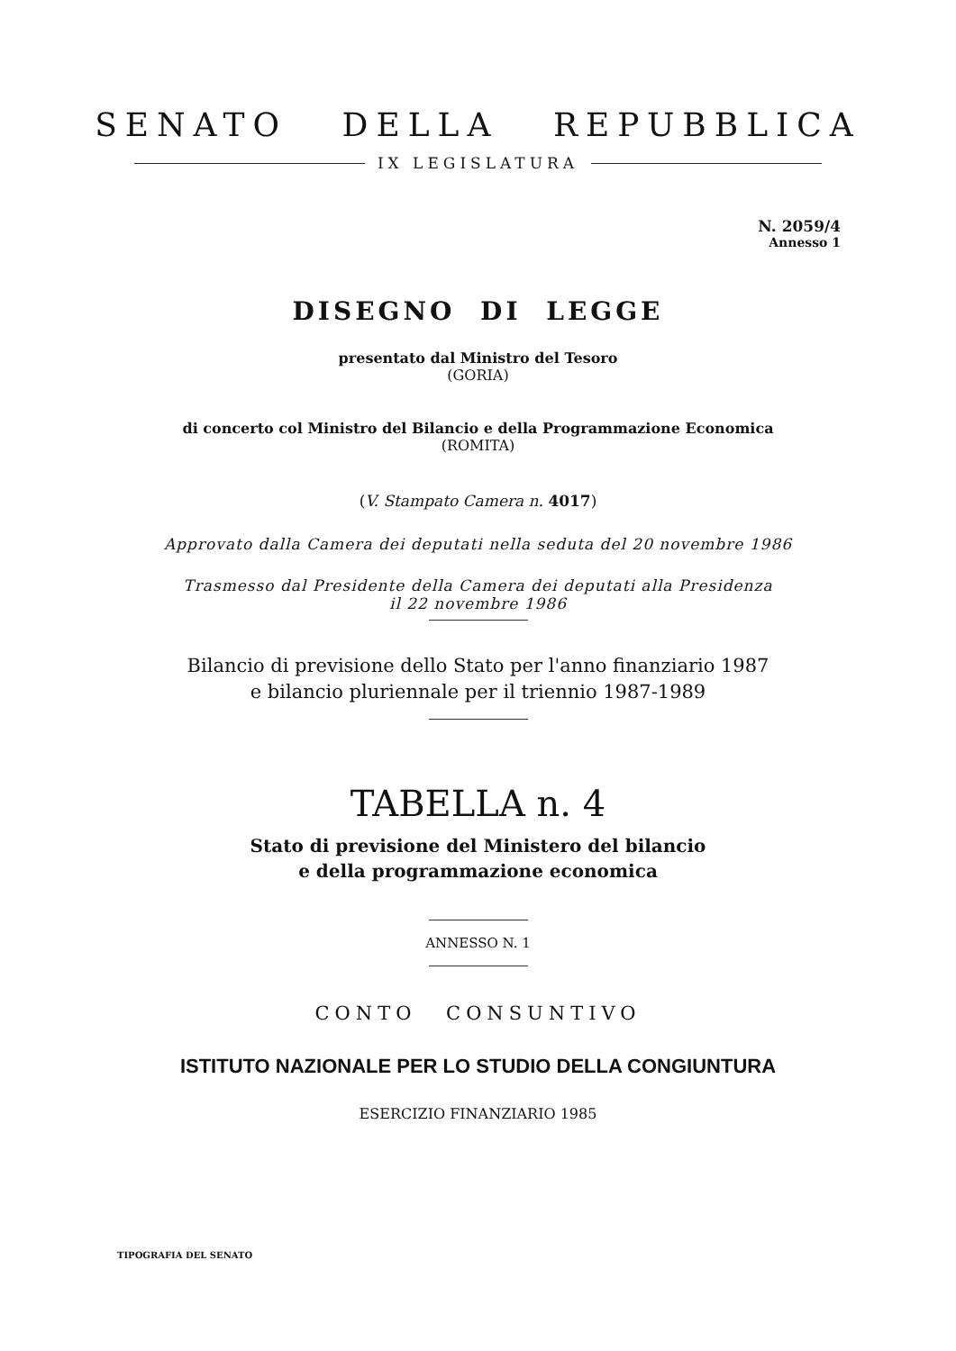SENATO DELLA REPUBBLICA
IX LEGISLATURA
N. 2059/4
Annesso 1
DISEGNO DI LEGGE
presentato dal Ministro del Tesoro
(GORIA)
di concerto col Ministro del Bilancio e della Programmazione Economica
(ROMITA)
(V. Stampato Camera n. 4017)
Approvato dalla Camera dei deputati nella seduta del 20 novembre 1986
Trasmesso dal Presidente della Camera dei deputati alla Presidenza
il 22 novembre 1986
Bilancio di previsione dello Stato per l'anno finanziario 1987
e bilancio pluriennale per il triennio 1987-1989
TABELLA n. 4
Stato di previsione del Ministero del bilancio
e della programmazione economica
ANNESSO N. 1
CONTO CONSUNTIVO
ISTITUTO NAZIONALE PER LO STUDIO DELLA CONGIUNTURA
ESERCIZIO FINANZIARIO 1985
TIPOGRAFIA DEL SENATO